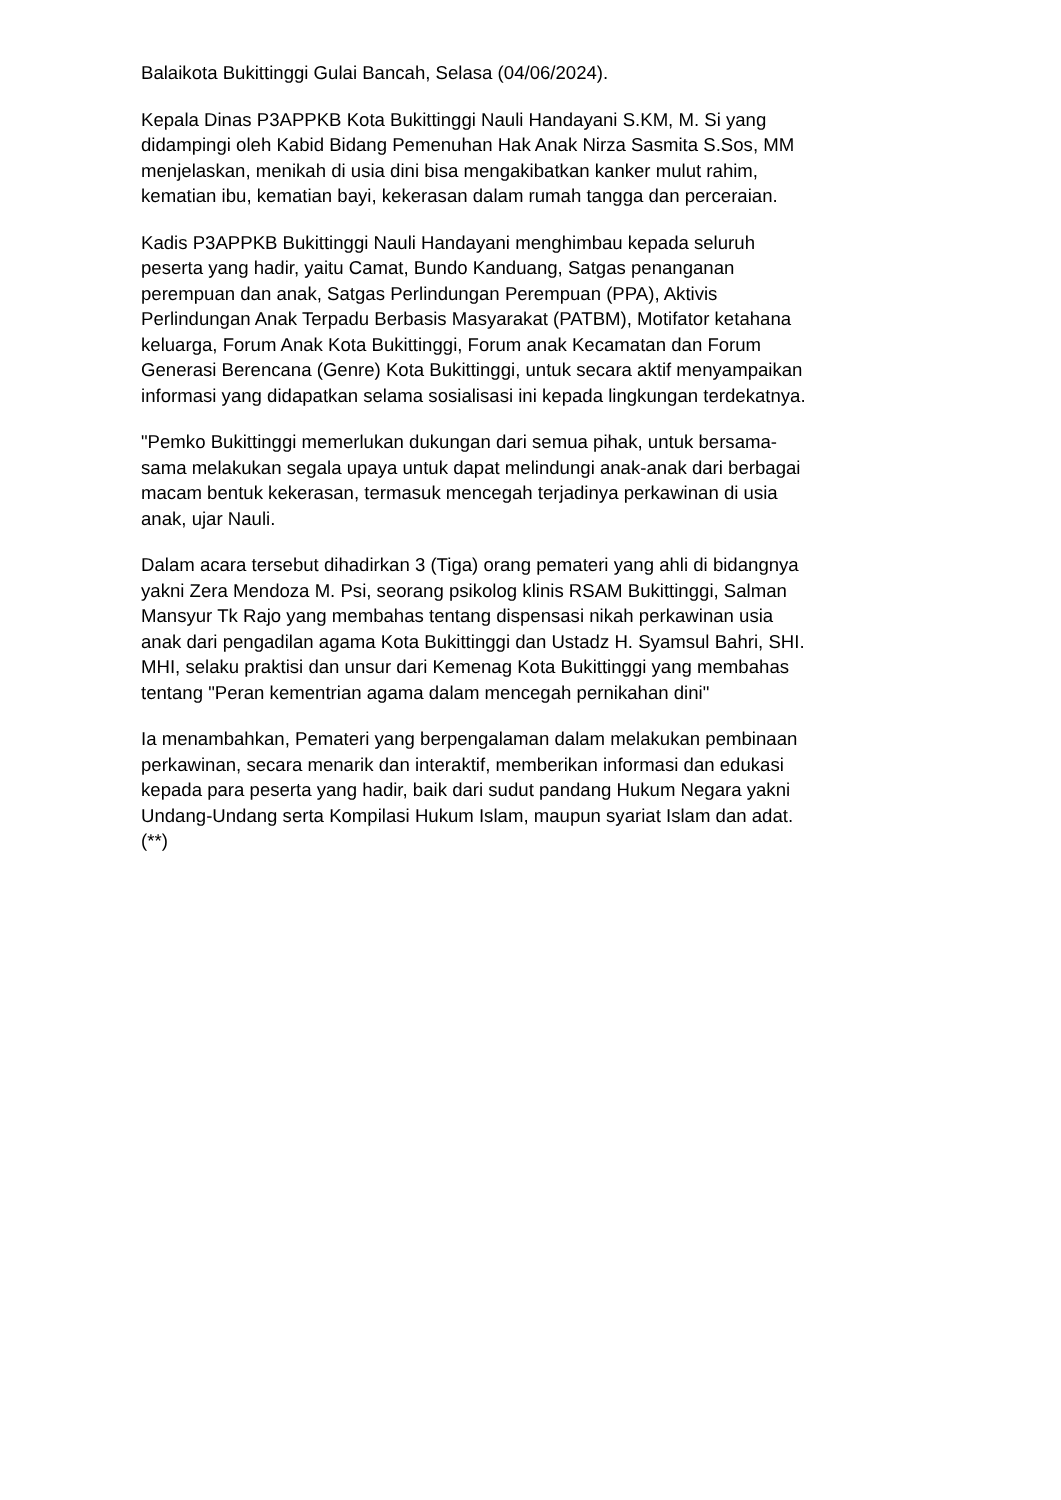Balaikota Bukittinggi Gulai Bancah, Selasa (04/06/2024).
Kepala Dinas P3APPKB Kota Bukittinggi Nauli Handayani S.KM, M. Si yang didampingi oleh Kabid Bidang Pemenuhan Hak Anak Nirza Sasmita S.Sos, MM menjelaskan, menikah di usia dini bisa mengakibatkan kanker mulut rahim, kematian ibu, kematian bayi, kekerasan dalam rumah tangga dan perceraian.
Kadis P3APPKB Bukittinggi Nauli Handayani menghimbau kepada seluruh peserta yang hadir, yaitu Camat, Bundo Kanduang, Satgas penanganan perempuan dan anak, Satgas Perlindungan Perempuan (PPA), Aktivis Perlindungan Anak Terpadu Berbasis Masyarakat (PATBM), Motifator ketahana keluarga, Forum Anak Kota Bukittinggi, Forum anak Kecamatan dan Forum Generasi Berencana (Genre) Kota Bukittinggi, untuk secara aktif menyampaikan informasi yang didapatkan selama sosialisasi ini kepada lingkungan terdekatnya.
"Pemko Bukittinggi memerlukan dukungan dari semua pihak, untuk bersama- sama melakukan segala upaya untuk dapat melindungi anak-anak dari berbagai macam bentuk kekerasan, termasuk mencegah terjadinya perkawinan di usia anak, ujar Nauli.
Dalam acara tersebut dihadirkan 3 (Tiga) orang pemateri yang ahli di bidangnya yakni Zera Mendoza M. Psi, seorang psikolog klinis RSAM Bukittinggi, Salman Mansyur Tk Rajo yang membahas tentang dispensasi nikah perkawinan usia anak dari pengadilan agama Kota Bukittinggi dan Ustadz H. Syamsul Bahri, SHI. MHI, selaku praktisi dan unsur dari Kemenag Kota Bukittinggi yang membahas tentang "Peran kementrian agama dalam mencegah pernikahan dini"
Ia menambahkan, Pemateri yang berpengalaman dalam melakukan pembinaan perkawinan, secara menarik dan interaktif, memberikan informasi dan edukasi kepada para peserta yang hadir, baik dari sudut pandang Hukum Negara yakni Undang-Undang serta Kompilasi Hukum Islam, maupun syariat Islam dan adat. (**)